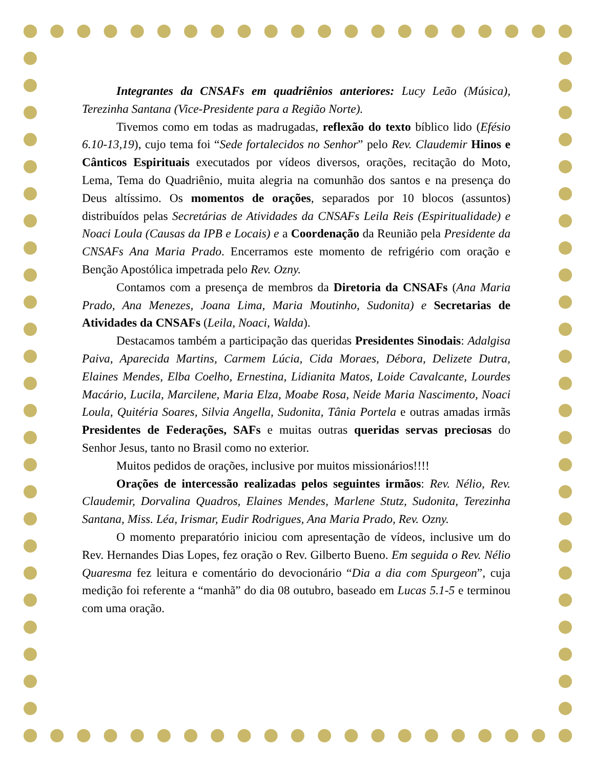Integrantes da CNSAFs em quadriênios anteriores: Lucy Leão (Música), Terezinha Santana (Vice-Presidente para a Região Norte).
Tivemos como em todas as madrugadas, reflexão do texto bíblico lido (Efésio 6.10-13,19), cujo tema foi “Sede fortalecidos no Senhor” pelo Rev. Claudemir Hinos e Cânticos Espirituais executados por vídeos diversos, orações, recitação do Moto, Lema, Tema do Quadriênio, muita alegria na comunhão dos santos e na presença do Deus altíssimo. Os momentos de orações, separados por 10 blocos (assuntos) distribuídos pelas Secretárias de Atividades da CNSAFs Leila Reis (Espiritualidade) e Noaci Loula (Causas da IPB e Locais) e a Coordenação da Reunião pela Presidente da CNSAFs Ana Maria Prado. Encerramos este momento de refrigério com oração e Benção Apostólica impetrada pelo Rev. Ozny.
Contamos com a presença de membros da Diretoria da CNSAFs (Ana Maria Prado, Ana Menezes, Joana Lima, Maria Moutinho, Sudonita) e Secretarias de Atividades da CNSAFs (Leila, Noaci, Walda).
Destacamos também a participação das queridas Presidentes Sinodais: Adalgisa Paiva, Aparecida Martins, Carmem Lúcia, Cida Moraes, Débora, Delizete Dutra, Elaines Mendes, Elba Coelho, Ernestina, Lidianita Matos, Loide Cavalcante, Lourdes Macário, Lucila, Marcilene, Maria Elza, Moabe Rosa, Neide Maria Nascimento, Noaci Loula, Quitéria Soares, Silvia Angella, Sudonita, Tânia Portela e outras amadas irmãs Presidentes de Federações, SAFs e muitas outras queridas servas preciosas do Senhor Jesus, tanto no Brasil como no exterior.
Muitos pedidos de orações, inclusive por muitos missionários!!!!
Orações de intercessão realizadas pelos seguintes irmãos: Rev. Nélio, Rev. Claudemir, Dorvalina Quadros, Elaines Mendes, Marlene Stutz, Sudonita, Terezinha Santana, Miss. Léa, Irismar, Eudir Rodrigues, Ana Maria Prado, Rev. Ozny.
O momento preparatório iniciou com apresentação de vídeos, inclusive um do Rev. Hernandes Dias Lopes, fez oração o Rev. Gilberto Bueno. Em seguida o Rev. Nélio Quaresma fez leitura e comentário do devocionário “Dia a dia com Spurgeon”, cuja medição foi referente a “manhã” do dia 08 outubro, baseado em Lucas 5.1-5 e terminou com uma oração.